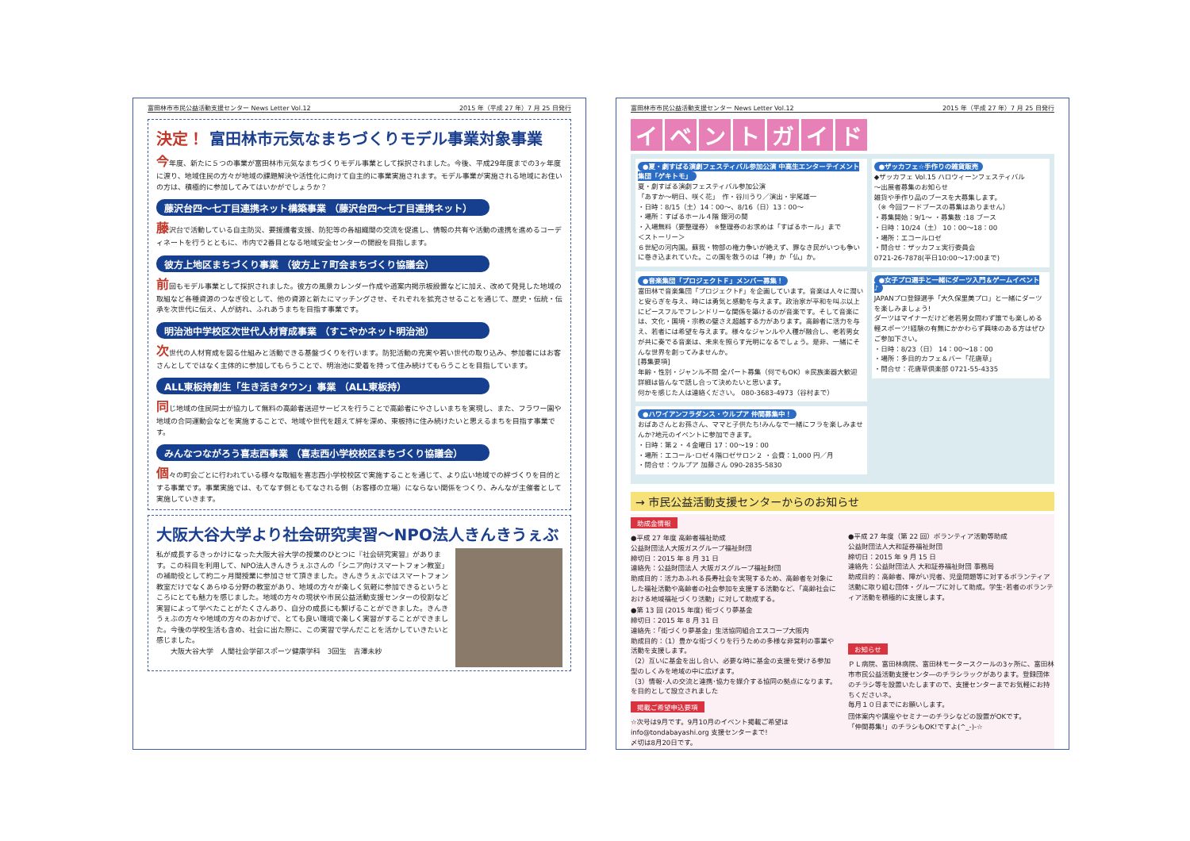富田林市市民公益活動支援センター News Letter Vol.12 2015 年（平成 27 年）7 月 25 日発行
決定！ 富田林市元気なまちづくりモデル事業対象事業
今年度、新たに５つの事業が富田林市元気なまちづくりモデル事業として採択されました。今後、平成29年度までの3ヶ年度に渡り、地域住民の方々が地域の課題解決や活性化に向けて自主的に事業実施されます。モデル事業が実施される地域にお住いの方は、積極的に参加してみてはいかがでしょうか？
藤沢台四～七丁目連携ネット構築事業 （藤沢台四～七丁目連携ネット）
藤沢台で活動している自主防災、要援護者支援、防犯等の各組織間の交流を促進し、情報の共有や活動の連携を進めるコーディネートを行うとともに、市内で2番目となる地域安全センターの開設を目指します。
彼方上地区まちづくり事業 （彼方上７町会まちづくり協議会）
前回もモデル事業として採択されました。彼方の風景カレンダー作成や道案内掲示板設置などに加え、改めて発見した地域の取組など各種資源のつなぎ役として、他の資源と新たにマッチングさせ、それぞれを拡充させることを通じて、歴史・伝統・伝承を次世代に伝え、人が訪れ、ふれあうまちを目指す事業です。
明治池中学校区次世代人材育成事業 （すこやかネット明治池）
次世代の人材育成を図る仕組みと活動できる基盤づくりを行います。防犯活動の充実や若い世代の取り込み、参加者にはお客さんとしてではなく主体的に参加してもらうことで、明治池に愛着を持って住み続けてもらうことを目指しています。
ALL東板持創生「生き活きタウン」事業 （ALL東板持）
同じ地域の住民同士が協力して無料の高齢者送迎サービスを行うことで高齢者にやさしいまちを実現し、また、フラワー園や地域の合同運動会などを実施することで、地域や世代を超えて絆を深め、東板持に住み続けたいと思えるまちを目指す事業です。
みんなつながろう喜志西事業 （喜志西小学校校区まちづくり協議会）
個々の町会ごとに行われている様々な取組を喜志西小学校校区で実施することを通じて、より広い地域での絆づくりを目的とする事業です。事業実施では、もてなす側ともてなされる側（お客様の立場）にならない関係をつくり、みんなが主催者として実施していきます。
大阪大谷大学より社会研究実習～NPO法人きんきうぇぶ
私が成長するきっかけになった大阪大谷大学の授業のひとつに『社会研究実習』があります。この科目を利用して、NPO法人きんきうぇぶさんの「シニア向けスマートフォン教室」の補助役として約二ヶ月間授業に参加させて頂きました。きんきうぇぶではスマートフォン教室だけでなくあらゆる分野の教室があり、地域の方々が楽しく気軽に参加できるというところにとても魅力を感じました。地域の方々の現状や市民公益活動支援センターの役割など実習によって学べたことがたくさんあり、自分の成長にも繋げることができました。きんきうぇぶの方々や地域の方々のおかげで、とても良い環境で楽しく実習がすることができました。今後の学校生活も含め、社会に出た際に、この実習で学んだことを活かしていきたいと感じました。
　　大阪大谷大学　人間社会学部スポーツ健康学科　3回生　吉澤未紗
富田林市市民公益活動支援センター News Letter Vol.12 2015 年（平成 27 年）7 月 25 日発行
イベントガイド
●夏・劇すばる演劇フェスティバル参加公演 中高生エンターテイメント集団「ゲキトモ」
夏・劇すばる演劇フェスティバル参加公演
「あすか～明日、咲く花」　作・谷川うり／演出・宇尾雄一
・日時：8/15（土）14：00～、8/16（日）13：00～
・場所：すばるホール４階 銀河の間
・入場無料（要整理券） ※整理券のお求めは「すばるホール」まで
＜ストーリー＞
６世紀の河内国。蘇我・物部の権力争いが絶えず、罪なき民がいつも争いに巻き込まれていた。この国を救うのは「神」か「仏」か。
●音楽集団「プロジェクトＦ」メンバー募集！
富田林で音楽集団「プロジェクトF」を企画しています。音楽は人々に潤いと安らぎを与え、時には勇気と感動を与えます。政治家が平和を叫ぶ以上にピースフルでフレンドリーな関係を築けるのが音楽です。そして音楽には、文化・国境・宗教の壁さえ超越する力があります。高齢者に活力を与え、若者には希望を与えます。様々なジャンルや人種が融合し、老若男女が共に奏でる音楽は、未来を照らす光明になるでしょう。是非、一緒にそんな世界を創ってみませんか。
[募集要項]
年齢・性別・ジャンル不問 全パート募集（何でもOK）※民族楽器大歓迎
詳細は皆んなで話し合って決めたいと思います。
何かを感じた人は連絡ください。 080-3683-4973（谷村まで）
●ハワイアンフラダンス・ウルプア 仲間募集中！
おばあさんとお孫さん、ママと子供たち!みんなで一緒にフラを楽しみませんか?地元のイベントに参加できます。
・日時：第２・４金曜日 17：00～19：00
・場所：エコール･ロゼ４階ロゼサロン２ ・会費：1,000 円／月
・問合せ：ウルプア 加藤さん 090-2835-5830
●ザッカフェ☆手作りの雑貨販売
◆ザッカフェ Vol.15 ハロウィーンフェスティバル
～出展者募集のお知らせ
雑貨や手作り品のブースを大募集します。
（※ 今回フードブースの募集はありません）
・募集開始：9/1～ ・募集数 :18 ブース
・日時：10/24（土） 10：00～18：00
・場所：エコールロゼ
・問合せ：ザッカフェ実行委員会
0721-26-7878(平日10:00～17:00まで)
●女子プロ選手と一緒にダーツ入門＆ゲームイベント♪
JAPANプロ登録選手「大久保里美プロ」と一緒にダーツを楽しみましょう!
ダーツはマイナーだけど老若男女問わず誰でも楽しめる軽スポーツ!経験の有無にかかわらず興味のある方はぜひご参加下さい。
・日時：8/23（日） 14：00～18：00
・場所：多目的カフェ＆バー「花唐草」
・問合せ：花唐草倶楽部 0721-55-4335
→ 市民公益活動支援センターからのお知らせ
助成金情報
●平成 27 年度 高齢者福祉助成
公益財団法人大阪ガスグループ福祉財団
締切日：2015 年 8 月 31 日
連絡先：公益財団法人 大阪ガスグループ福祉財団
助成目的：活力あふれる長寿社会を実現するため、高齢者を対象にした福祉活動や高齢者の社会参加を支援する活動など、「高齢社会における地域福祉づくり活動」に対して助成する。
●第 13 回 (2015 年度) 街づくり夢基金
締切日：2015 年 8 月 31 日
連絡先：「街づくり夢基金」生活協同組合エスコープ大阪内
助成目的：（1）豊かな街づくりを行うための多様な非営利の事業や活動を支援します。
（2）互いに基金を出し合い、必要な時に基金の支援を受ける参加型のしくみを地域の中に広げます。
（3）情報･人の交流と連携･協力を媒介する協同の拠点になります。を目的として設立されました
掲載ご希望申込要項
☆次号は9月です。9月10月のイベント掲載ご希望は
info@tondabayashi.org 支援センターまで!
〆切は8月20日です。
●平成 27 年度（第 22 回）ボランティア活動等助成
公益財団法人大和証券福祉財団
締切日：2015 年 9 月 15 日
連絡先：公益財団法人 大和証券福祉財団 事務局
助成目的：高齢者、障がい児者、児童問題等に対するボランティア活動に取り組む団体・グループに対して助成。学生･若者のボランティア活動を積極的に支援します。
お知らせ
ＰＬ病院、富田林病院、富田林モータースクールの3ヶ所に、富田林市市民公益活動支援センタ―のチラシラックがあります。登録団体のチラシ等を設置いたしますので、支援センターまでお気軽にお持ちくださいネ。
毎月１０日までにお願いします。
団体案内や講座やセミナーのチラシなどの設置がOKです。
「仲間募集!」のチラシもOK!ですよ(^_-)-☆